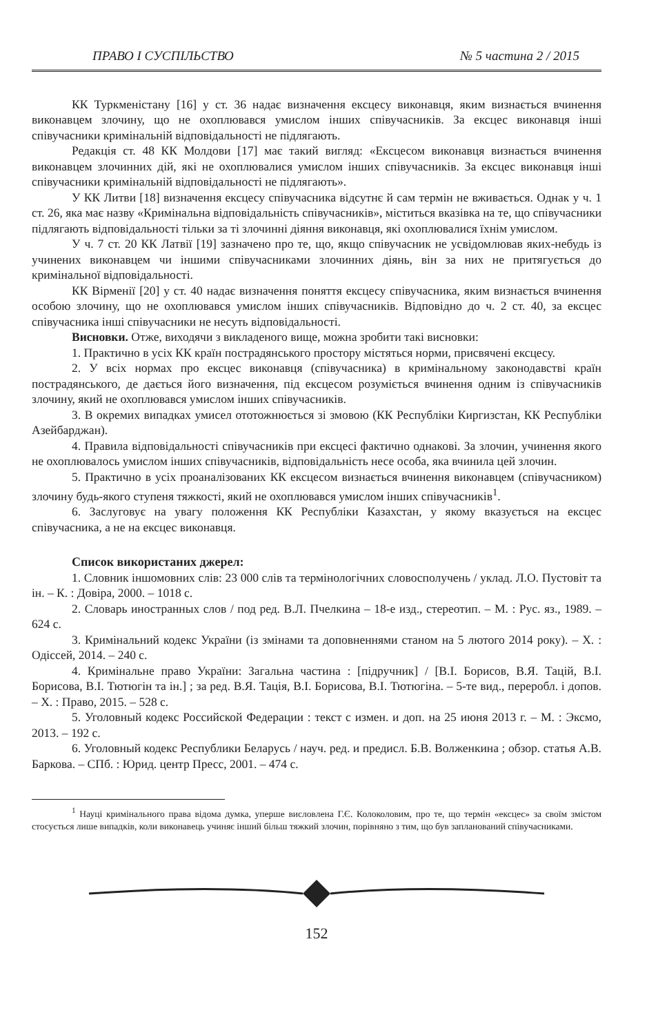ПРАВО І СУСПІЛЬСТВО № 5 частина 2 / 2015
КК Туркменістану [16] у ст. 36 надає визначення ексцесу виконавця, яким визнається вчинення виконавцем злочину, що не охоплювався умислом інших співучасників. За ексцес виконавця інші співучасники кримінальній відповідальності не підлягають.
Редакція ст. 48 КК Молдови [17] має такий вигляд: «Ексцесом виконавця визнається вчинення виконавцем злочинних дій, які не охоплювалися умислом інших співучасників. За ексцес виконавця інші співучасники кримінальній відповідальності не підлягають».
У КК Литви [18] визначення ексцесу співучасника відсутнє й сам термін не вживається. Однак у ч. 1 ст. 26, яка має назву «Кримінальна відповідальність співучасників», міститься вказівка на те, що співучасники підлягають відповідальності тільки за ті злочинні діяння виконавця, які охоплювалися їхнім умислом.
У ч. 7 ст. 20 КК Латвії [19] зазначено про те, що, якщо співучасник не усвідомлював яких-небудь із учинених виконавцем чи іншими співучасниками злочинних діянь, він за них не притягується до кримінальної відповідальності.
КК Вірменії [20] у ст. 40 надає визначення поняття ексцесу співучасника, яким визнається вчинення особою злочину, що не охоплювався умислом інших співучасників. Відповідно до ч. 2 ст. 40, за ексцес співучасника інші співучасники не несуть відповідальності.
Висновки. Отже, виходячи з викладеного вище, можна зробити такі висновки:
1. Практично в усіх КК країн пострадянського простору містяться норми, присвячені ексцесу.
2. У всіх нормах про ексцес виконавця (співучасника) в кримінальному законодавстві країн пострадянського, де дається його визначення, під ексцесом розуміється вчинення одним із співучасників злочину, який не охоплювався умислом інших співучасників.
3. В окремих випадках умисел ототожнюється зі змовою (КК Республіки Киргизстан, КК Республіки Азейбарджан).
4. Правила відповідальності співучасників при ексцесі фактично однакові. За злочин, учинення якого не охоплювалось умислом інших співучасників, відповідальність несе особа, яка вчинила цей злочин.
5. Практично в усіх проаналізованих КК ексцесом визнається вчинення виконавцем (співучасником) злочину будь-якого ступеня тяжкості, який не охоплювався умислом інших співучасників<sup>1</sup>.
6. Заслуговує на увагу положення КК Республіки Казахстан, у якому вказується на ексцес співучасника, а не на ексцес виконавця.
Список використаних джерел:
1. Словник іншомовних слів: 23 000 слів та термінологічних словосполучень / уклад. Л.О. Пустовіт та ін. – К. : Довіра, 2000. – 1018 с.
2. Словарь иностранных слов / под ред. В.Л. Пчелкина – 18-е изд., стереотип. – М. : Рус. яз., 1989. – 624 с.
3. Кримінальний кодекс України (із змінами та доповненнями станом на 5 лютого 2014 року). – Х. : Одіссей, 2014. – 240 с.
4. Кримінальне право України: Загальна частина : [підручник] / [В.І. Борисов, В.Я. Тацій, В.І. Борисова, В.І. Тютюгін та ін.] ; за ред. В.Я. Тація, В.І. Борисова, В.І. Тютюгіна. – 5-те вид., переробл. і допов. – Х. : Право, 2015. – 528 с.
5. Уголовный кодекс Российской Федерации : текст с измен. и доп. на 25 июня 2013 г. – М. : Эксмо, 2013. – 192 с.
6. Уголовный кодекс Республики Беларусь / науч. ред. и предисл. Б.В. Волженкина ; обзор. статья А.В. Баркова. – СПб. : Юрид. центр Пресс, 2001. – 474 с.
<sup>1</sup> Науці кримінального права відома думка, уперше висловлена Г.Є. Колоколовим, про те, що термін «ексцес» за своїм змістом стосується лише випадків, коли виконавець учиняє інший більш тяжкий злочин, порівняно з тим, що був запланований співучасниками.
152